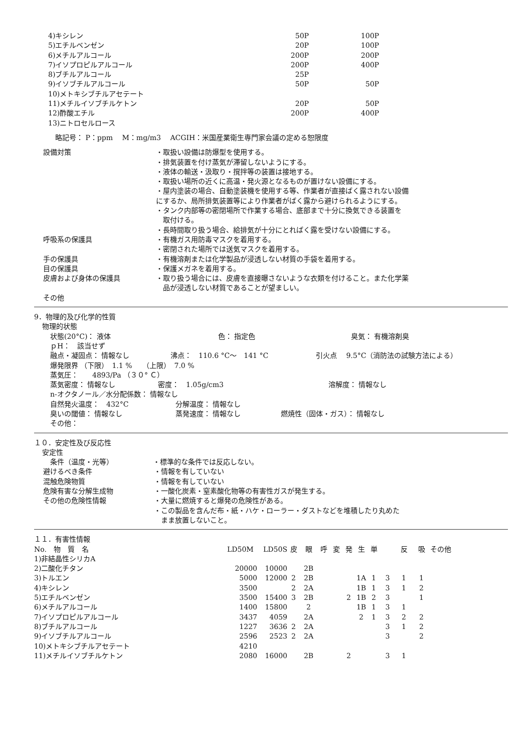| 4)キシレン | 50P | 100P |
| 5)エチルベンゼン | 20P | 100P |
| 6)メチルアルコール | 200P | 200P |
| 7)イソプロピルアルコール | 200P | 400P |
| 8)ブチルアルコール | 25P | |
| 9)イソブチルアルコール | 50P | 50P |
| 10)メトキシブチルアセテート | | |
| 11)メチルイソブチルケトン | 20P | 50P |
| 12)酢酸エチル | 200P | 400P |
| 13)ニトロセルロース | | |
略記号： P：ppm　 M：mg/m3　 ACGIH：米国産業衛生専門家会議の定める恕限度
設備対策 ・取扱い設備は防爆型を使用する。
・排気装置を付け蒸気が滞留しないようにする。
・液体の輸送・汲取り・撹拌等の装置は接地する。
・取扱い場所の近くに高温・発火源となるものが置けない設備にする。
・屋内塗装の場合、自動塗装機を使用する等、作業者が直接ばく露されない設備
にするか、局所排気装置等により作業者がばく露から避けられるようにする。
・タンク内部等の密閉場所で作業する場合、底部まで十分に換気できる装置を
　取付ける。
・長時間取り扱う場合、給排気が十分にとればく露を受けない設備にする。
呼吸系の保護具 ・有機ガス用防毒マスクを着用する。
・密閉された場所では送気マスクを着用する。
手の保護具 ・有機溶剤または化学製品が浸透しない材質の手袋を着用する。
目の保護具 ・保護メガネを着用する。
皮膚および身体の保護具 ・取り扱う場合には、皮膚を直接曝さないような衣類を付けること。また化学薬
　品が浸透しない材質であることが望ましい。
その他
9．物理的及び化学的性質
物理的状態
状態(20°C)： 液体 色： 指定色 臭気： 有機溶剤臭
ｐH：　該当せず
融点・凝固点： 情報なし 沸点：　110.6 °C～　141 °C 引火点　 9.5°C（消防法の試験方法による）
爆発限界 （下限）　1.1 %　　（上限）　7.0 %
蒸気圧：　　4893/Pa （３０° Ｃ）
蒸気密度： 情報なし 密度：　1.05g/cm3 溶解度： 情報なし
n-オクタノール／水分配係数： 情報なし
自然発火温度：　432°C 分解温度： 情報なし
臭いの閾値： 情報なし 蒸発速度： 情報なし 燃焼性（固体・ガス）： 情報なし
その他：
１０．安定性及び反応性
安定性
条件（温度・光等） ・標準的な条件では反応しない。
避けるべき条件 ・情報を有していない
混触危険物質 ・情報を有していない
危険有害な分解生成物 ・一酸化炭素・窒素酸化物等の有害性ガスが発生する。
その他の危険性情報 ・大量に燃焼すると爆発の危険性がある。
・この製品を含んだ布・紙・ハケ・ローラー・ダストなどを堆積したり丸めた
　まま放置しないこと。
１１．有害性情報
| No. 物 質 名 | LD50M | LD50S | 皮 | 眼 | 呼 | 変 | 発 | 生 | 単 | | 反 | 吸 | その他 |
| --- | --- | --- | --- | --- | --- | --- | --- | --- | --- | --- | --- | --- | --- |
| 1)非結晶性シリカA | | | | | | | | | | | | | |
| 2)二酸化チタン | 20000 | 10000 | | 2B | | | | | | | | | |
| 3)トルエン | 5000 | 12000 | 2 | 2B | | | | 1A | 1 | 3 | 1 | 1 | |
| 4)キシレン | 3500 | | 2 | 2A | | | | 1B | 1 | 3 | 1 | 2 | |
| 5)エチルベンゼン | 3500 | 15400 | 3 | 2B | | | 2 | 1B | 2 | 3 | | 1 | |
| 6)メチルアルコール | 1400 | 15800 | | 2 | | | | 1B | 1 | 3 | 1 | | |
| 7)イソプロピルアルコール | 3437 | 4059 | | 2A | | | | 2 | 1 | 3 | 2 | 2 | |
| 8)ブチルアルコール | 1227 | 3636 | 2 | 2A | | | | | | 3 | 1 | 2 | |
| 9)イソブチルアルコール | 2596 | 2523 | 2 | 2A | | | | | | 3 | | 2 | |
| 10)メトキシブチルアセテート | 4210 | | | | | | | | | | | | |
| 11)メチルイソブチルケトン | 2080 | 16000 | | 2B | | | 2 | | | 3 | 1 | | |